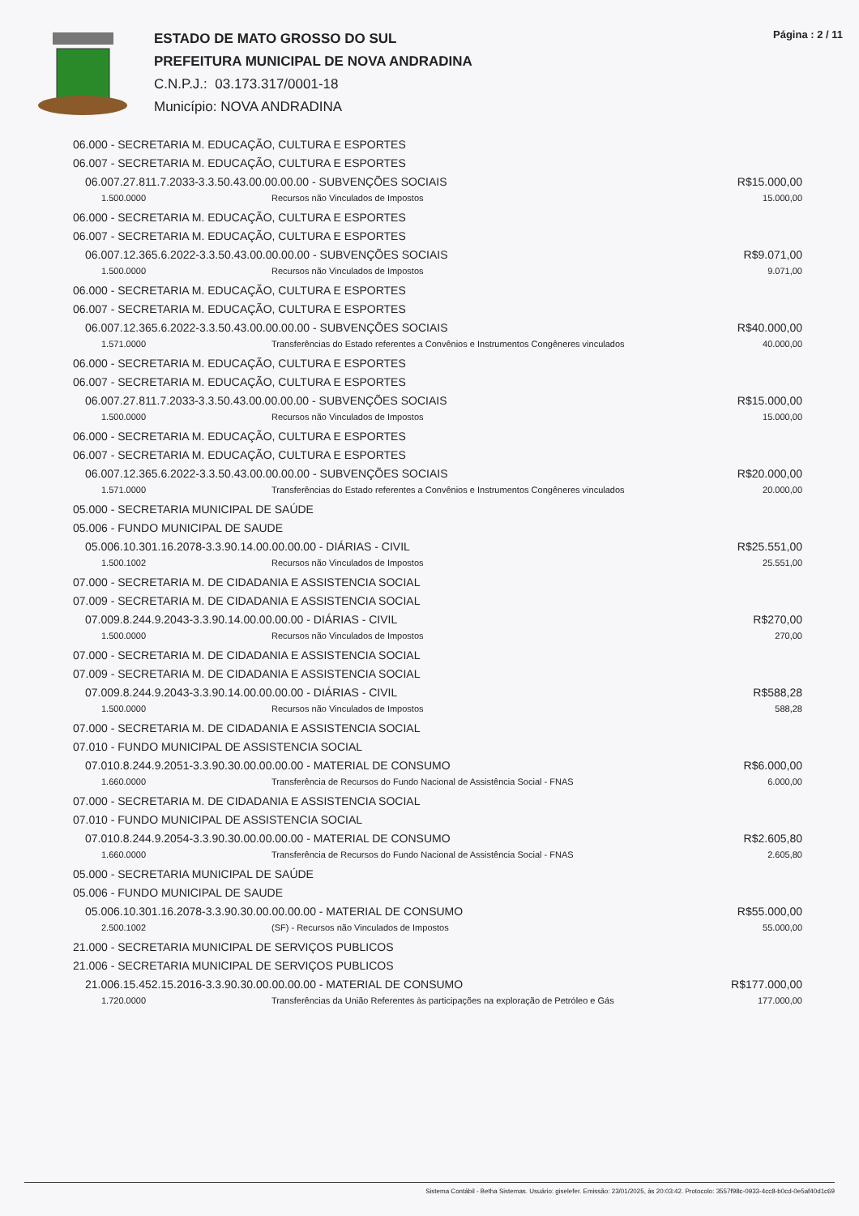ESTADO DE MATO GROSSO DO SUL
PREFEITURA MUNICIPAL DE NOVA ANDRADINA
C.N.P.J.: 03.173.317/0001-18
Município: NOVA ANDRADINA
Página : 2 / 11
06.000 - SECRETARIA M. EDUCAÇÃO, CULTURA E ESPORTES
06.007 - SECRETARIA M. EDUCAÇÃO, CULTURA E ESPORTES
06.007.27.811.7.2033-3.3.50.43.00.00.00.00 - SUBVENÇÕES SOCIAIS R$15.000,00
1.500.0000 Recursos não Vinculados de Impostos 15.000,00
06.000 - SECRETARIA M. EDUCAÇÃO, CULTURA E ESPORTES
06.007 - SECRETARIA M. EDUCAÇÃO, CULTURA E ESPORTES
06.007.12.365.6.2022-3.3.50.43.00.00.00.00 - SUBVENÇÕES SOCIAIS R$9.071,00
1.500.0000 Recursos não Vinculados de Impostos 9.071,00
06.000 - SECRETARIA M. EDUCAÇÃO, CULTURA E ESPORTES
06.007 - SECRETARIA M. EDUCAÇÃO, CULTURA E ESPORTES
06.007.12.365.6.2022-3.3.50.43.00.00.00.00 - SUBVENÇÕES SOCIAIS R$40.000,00
1.571.0000 Transferências do Estado referentes a Convênios e Instrumentos Congêneres vinculados 40.000,00
06.000 - SECRETARIA M. EDUCAÇÃO, CULTURA E ESPORTES
06.007 - SECRETARIA M. EDUCAÇÃO, CULTURA E ESPORTES
06.007.27.811.7.2033-3.3.50.43.00.00.00.00 - SUBVENÇÕES SOCIAIS R$15.000,00
1.500.0000 Recursos não Vinculados de Impostos 15.000,00
06.000 - SECRETARIA M. EDUCAÇÃO, CULTURA E ESPORTES
06.007 - SECRETARIA M. EDUCAÇÃO, CULTURA E ESPORTES
06.007.12.365.6.2022-3.3.50.43.00.00.00.00 - SUBVENÇÕES SOCIAIS R$20.000,00
1.571.0000 Transferências do Estado referentes a Convênios e Instrumentos Congêneres vinculados 20.000,00
05.000 - SECRETARIA MUNICIPAL DE SAÚDE
05.006 - FUNDO MUNICIPAL DE SAUDE
05.006.10.301.16.2078-3.3.90.14.00.00.00.00 - DIÁRIAS - CIVIL R$25.551,00
1.500.1002 Recursos não Vinculados de Impostos 25.551,00
07.000 - SECRETARIA M. DE CIDADANIA E ASSISTENCIA SOCIAL
07.009 - SECRETARIA M. DE CIDADANIA E ASSISTENCIA SOCIAL
07.009.8.244.9.2043-3.3.90.14.00.00.00.00 - DIÁRIAS - CIVIL R$270,00
1.500.0000 Recursos não Vinculados de Impostos 270,00
07.000 - SECRETARIA M. DE CIDADANIA E ASSISTENCIA SOCIAL
07.009 - SECRETARIA M. DE CIDADANIA E ASSISTENCIA SOCIAL
07.009.8.244.9.2043-3.3.90.14.00.00.00.00 - DIÁRIAS - CIVIL R$588,28
1.500.0000 Recursos não Vinculados de Impostos 588,28
07.000 - SECRETARIA M. DE CIDADANIA E ASSISTENCIA SOCIAL
07.010 - FUNDO MUNICIPAL DE ASSISTENCIA SOCIAL
07.010.8.244.9.2051-3.3.90.30.00.00.00.00 - MATERIAL DE CONSUMO R$6.000,00
1.660.0000 Transferência de Recursos do Fundo Nacional de Assistência Social - FNAS 6.000,00
07.000 - SECRETARIA M. DE CIDADANIA E ASSISTENCIA SOCIAL
07.010 - FUNDO MUNICIPAL DE ASSISTENCIA SOCIAL
07.010.8.244.9.2054-3.3.90.30.00.00.00.00 - MATERIAL DE CONSUMO R$2.605,80
1.660.0000 Transferência de Recursos do Fundo Nacional de Assistência Social - FNAS 2.605,80
05.000 - SECRETARIA MUNICIPAL DE SAÚDE
05.006 - FUNDO MUNICIPAL DE SAUDE
05.006.10.301.16.2078-3.3.90.30.00.00.00.00 - MATERIAL DE CONSUMO R$55.000,00
2.500.1002 (SF) - Recursos não Vinculados de Impostos 55.000,00
21.000 - SECRETARIA MUNICIPAL DE SERVIÇOS PUBLICOS
21.006 - SECRETARIA MUNICIPAL DE SERVIÇOS PUBLICOS
21.006.15.452.15.2016-3.3.90.30.00.00.00.00 - MATERIAL DE CONSUMO R$177.000,00
1.720.0000 Transferências da União Referentes às participações na exploração de Petróleo e Gás 177.000,00
Sistema Contábil - Betha Sistemas. Usuário: giselefer. Emissão: 23/01/2025, às 20:03:42. Protocolo: 3557f98c-0933-4cc8-b0cd-0e5af40d1c69